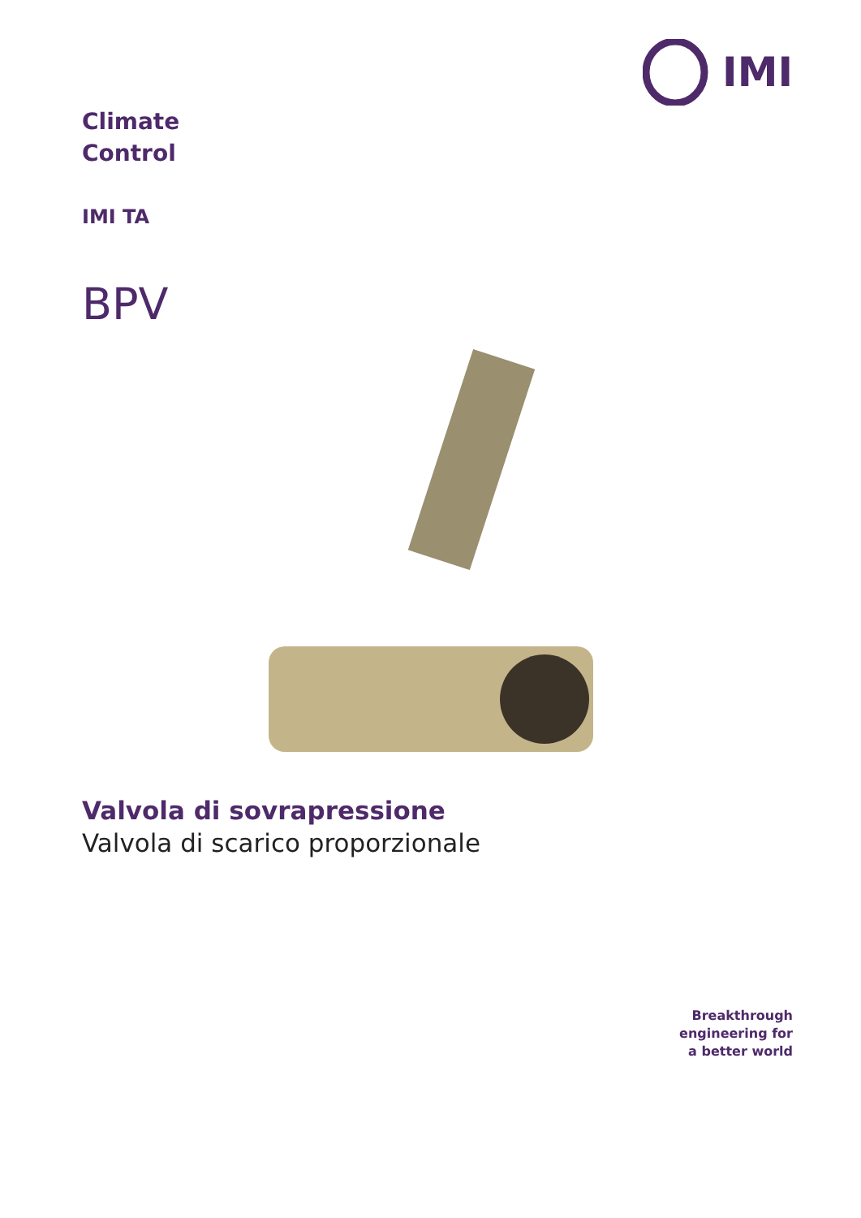IMI
Climate
Control
IMI TA
BPV
Valvola di sovrapressione
Valvola di scarico proporzionale
Breakthrough
engineering for
a better world